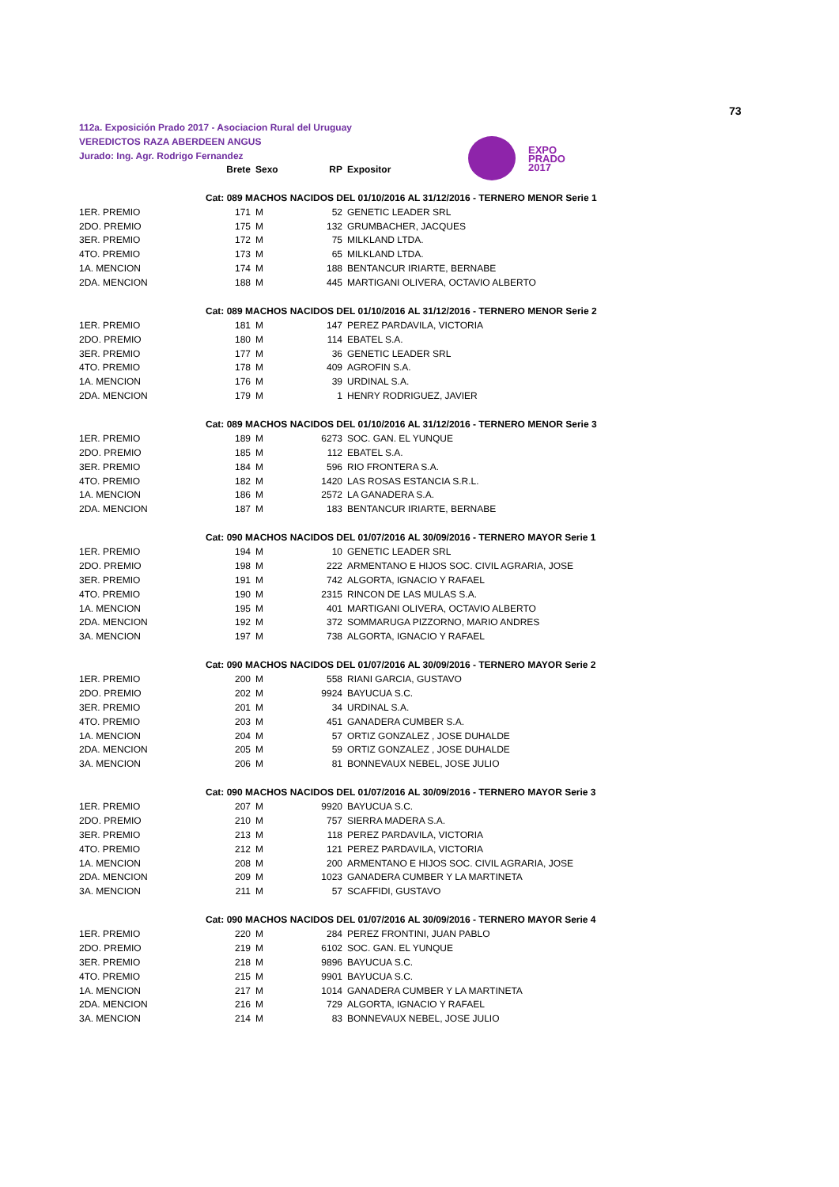73
112a. Exposición Prado 2017 - Asociacion Rural del Uruguay
VEREDICTOS RAZA ABERDEEN ANGUS
Jurado: Ing. Agr. Rodrigo Fernandez
EXPO
PRADO
2017
| | Brete | Sexo | RP | Expositor |
| --- | --- | --- | --- | --- |
| Cat: 089 MACHOS NACIDOS DEL 01/10/2016 AL 31/12/2016 - TERNERO MENOR Serie 1 | | | | |
| 1ER. PREMIO | 171 | M | 52 | GENETIC LEADER SRL |
| 2DO. PREMIO | 175 | M | 132 | GRUMBACHER, JACQUES |
| 3ER. PREMIO | 172 | M | 75 | MILKLAND LTDA. |
| 4TO. PREMIO | 173 | M | 65 | MILKLAND LTDA. |
| 1A. MENCION | 174 | M | 188 | BENTANCUR IRIARTE, BERNABE |
| 2DA. MENCION | 188 | M | 445 | MARTIGANI OLIVERA, OCTAVIO ALBERTO |
| Cat: 089 MACHOS NACIDOS DEL 01/10/2016 AL 31/12/2016 - TERNERO MENOR Serie 2 | | | | |
| 1ER. PREMIO | 181 | M | 147 | PEREZ PARDAVILA, VICTORIA |
| 2DO. PREMIO | 180 | M | 114 | EBATEL S.A. |
| 3ER. PREMIO | 177 | M | 36 | GENETIC LEADER SRL |
| 4TO. PREMIO | 178 | M | 409 | AGROFIN S.A. |
| 1A. MENCION | 176 | M | 39 | URDINAL S.A. |
| 2DA. MENCION | 179 | M | 1 | HENRY RODRIGUEZ, JAVIER |
| Cat: 089 MACHOS NACIDOS DEL 01/10/2016 AL 31/12/2016 - TERNERO MENOR Serie 3 | | | | |
| 1ER. PREMIO | 189 | M | 6273 | SOC. GAN. EL YUNQUE |
| 2DO. PREMIO | 185 | M | 112 | EBATEL S.A. |
| 3ER. PREMIO | 184 | M | 596 | RIO FRONTERA S.A. |
| 4TO. PREMIO | 182 | M | 1420 | LAS ROSAS ESTANCIA S.R.L. |
| 1A. MENCION | 186 | M | 2572 | LA GANADERA S.A. |
| 2DA. MENCION | 187 | M | 183 | BENTANCUR IRIARTE, BERNABE |
| Cat: 090 MACHOS NACIDOS DEL 01/07/2016 AL 30/09/2016 - TERNERO MAYOR Serie 1 | | | | |
| 1ER. PREMIO | 194 | M | 10 | GENETIC LEADER SRL |
| 2DO. PREMIO | 198 | M | 222 | ARMENTANO E HIJOS SOC. CIVIL AGRARIA, JOSE |
| 3ER. PREMIO | 191 | M | 742 | ALGORTA, IGNACIO Y RAFAEL |
| 4TO. PREMIO | 190 | M | 2315 | RINCON DE LAS MULAS S.A. |
| 1A. MENCION | 195 | M | 401 | MARTIGANI OLIVERA, OCTAVIO ALBERTO |
| 2DA. MENCION | 192 | M | 372 | SOMMARUGA PIZZORNO, MARIO ANDRES |
| 3A. MENCION | 197 | M | 738 | ALGORTA, IGNACIO Y RAFAEL |
| Cat: 090 MACHOS NACIDOS DEL 01/07/2016 AL 30/09/2016 - TERNERO MAYOR Serie 2 | | | | |
| 1ER. PREMIO | 200 | M | 558 | RIANI GARCIA, GUSTAVO |
| 2DO. PREMIO | 202 | M | 9924 | BAYUCUA S.C. |
| 3ER. PREMIO | 201 | M | 34 | URDINAL S.A. |
| 4TO. PREMIO | 203 | M | 451 | GANADERA CUMBER S.A. |
| 1A. MENCION | 204 | M | 57 | ORTIZ GONZALEZ , JOSE DUHALDE |
| 2DA. MENCION | 205 | M | 59 | ORTIZ GONZALEZ , JOSE DUHALDE |
| 3A. MENCION | 206 | M | 81 | BONNEVAUX NEBEL, JOSE JULIO |
| Cat: 090 MACHOS NACIDOS DEL 01/07/2016 AL 30/09/2016 - TERNERO MAYOR Serie 3 | | | | |
| 1ER. PREMIO | 207 | M | 9920 | BAYUCUA S.C. |
| 2DO. PREMIO | 210 | M | 757 | SIERRA MADERA S.A. |
| 3ER. PREMIO | 213 | M | 118 | PEREZ PARDAVILA, VICTORIA |
| 4TO. PREMIO | 212 | M | 121 | PEREZ PARDAVILA, VICTORIA |
| 1A. MENCION | 208 | M | 200 | ARMENTANO E HIJOS SOC. CIVIL AGRARIA, JOSE |
| 2DA. MENCION | 209 | M | 1023 | GANADERA CUMBER Y LA MARTINETA |
| 3A. MENCION | 211 | M | 57 | SCAFFIDI, GUSTAVO |
| Cat: 090 MACHOS NACIDOS DEL 01/07/2016 AL 30/09/2016 - TERNERO MAYOR Serie 4 | | | | |
| 1ER. PREMIO | 220 | M | 284 | PEREZ FRONTINI, JUAN PABLO |
| 2DO. PREMIO | 219 | M | 6102 | SOC. GAN. EL YUNQUE |
| 3ER. PREMIO | 218 | M | 9896 | BAYUCUA S.C. |
| 4TO. PREMIO | 215 | M | 9901 | BAYUCUA S.C. |
| 1A. MENCION | 217 | M | 1014 | GANADERA CUMBER Y LA MARTINETA |
| 2DA. MENCION | 216 | M | 729 | ALGORTA, IGNACIO Y RAFAEL |
| 3A. MENCION | 214 | M | 83 | BONNEVAUX NEBEL, JOSE JULIO |